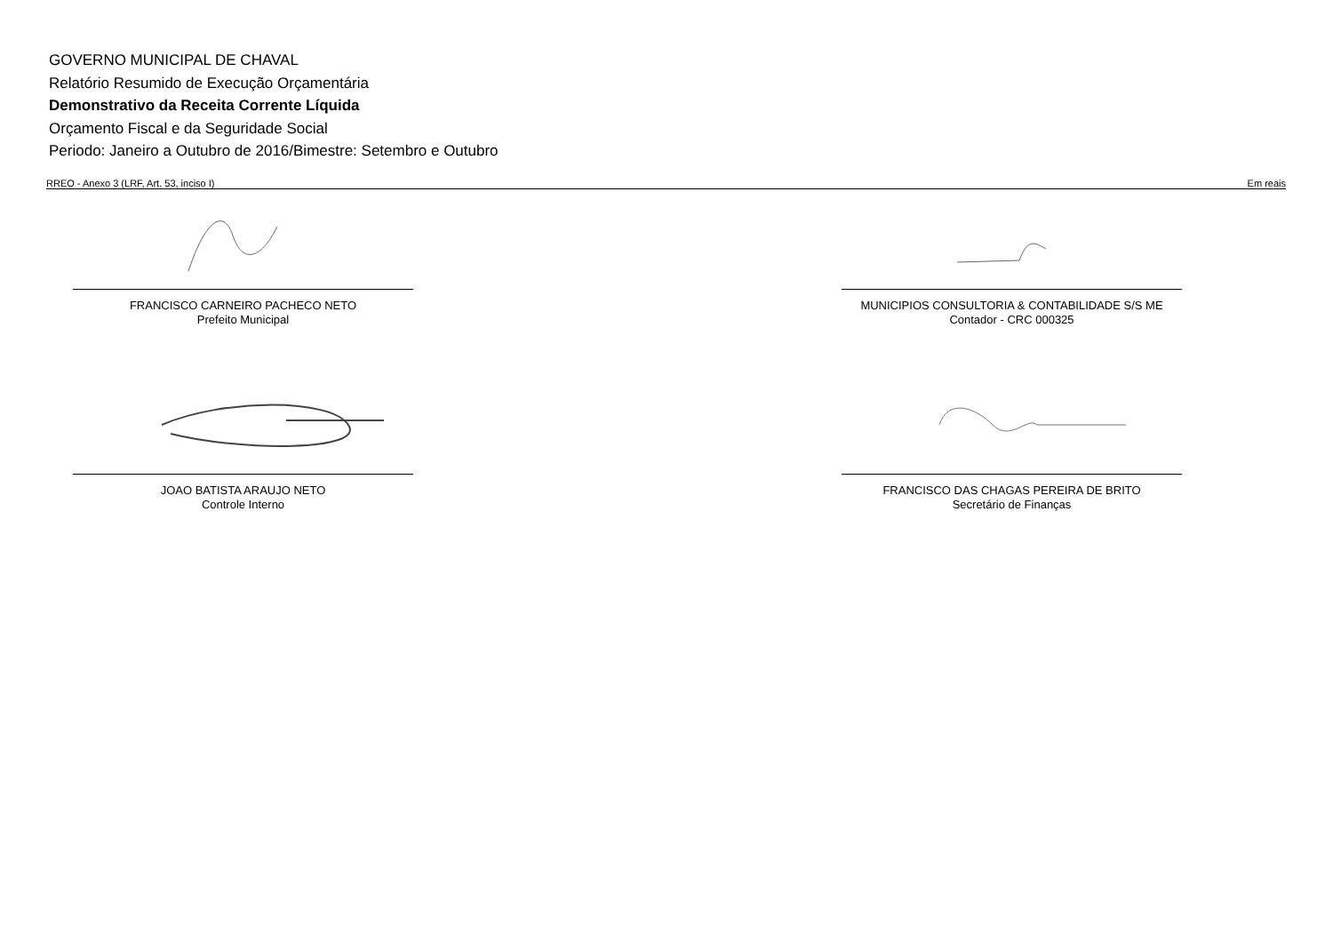GOVERNO MUNICIPAL DE CHAVAL
Relatório Resumido de Execução Orçamentária
Demonstrativo da Receita Corrente Líquida
Orçamento Fiscal e da Seguridade Social
Periodo: Janeiro a Outubro de 2016/Bimestre: Setembro e Outubro
RREO - Anexo 3 (LRF, Art. 53, inciso I) Em reais
FRANCISCO CARNEIRO PACHECO NETO
Prefeito Municipal
MUNICIPIOS CONSULTORIA & CONTABILIDADE S/S ME
Contador - CRC 000325
JOAO BATISTA ARAUJO NETO
Controle Interno
FRANCISCO DAS CHAGAS PEREIRA DE BRITO
Secretário de Finanças